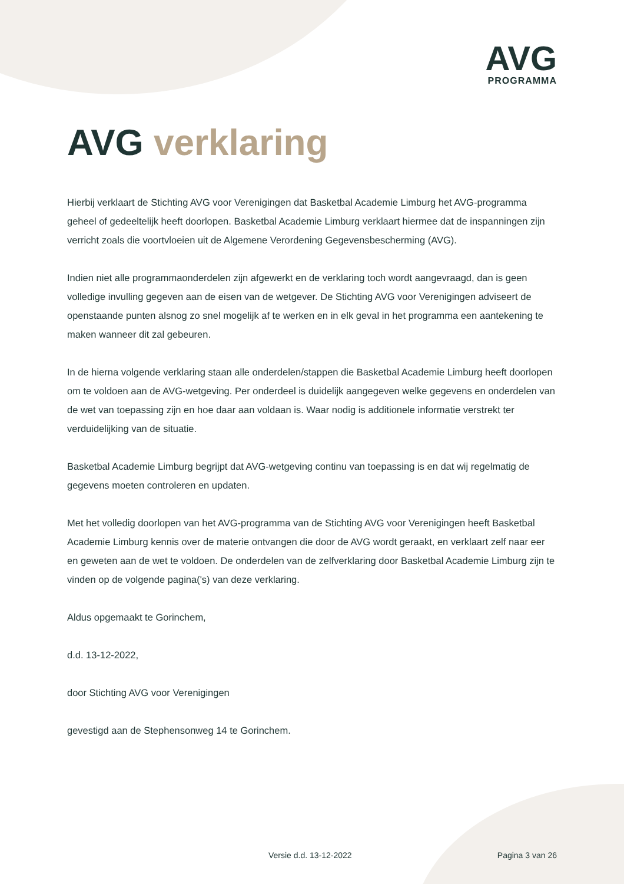AVG
PROGRAMMA
AVG verklaring
Hierbij verklaart de Stichting AVG voor Verenigingen dat Basketbal Academie Limburg het AVG-programma geheel of gedeeltelijk heeft doorlopen. Basketbal Academie Limburg verklaart hiermee dat de inspanningen zijn verricht zoals die voortvloeien uit de Algemene Verordening Gegevensbescherming (AVG).
Indien niet alle programmaonderdelen zijn afgewerkt en de verklaring toch wordt aangevraagd, dan is geen volledige invulling gegeven aan de eisen van de wetgever. De Stichting AVG voor Verenigingen adviseert de openstaande punten alsnog zo snel mogelijk af te werken en in elk geval in het programma een aantekening te maken wanneer dit zal gebeuren.
In de hierna volgende verklaring staan alle onderdelen/stappen die Basketbal Academie Limburg heeft doorlopen om te voldoen aan de AVG-wetgeving. Per onderdeel is duidelijk aangegeven welke gegevens en onderdelen van de wet van toepassing zijn en hoe daar aan voldaan is. Waar nodig is additionele informatie verstrekt ter verduidelijking van de situatie.
Basketbal Academie Limburg begrijpt dat AVG-wetgeving continu van toepassing is en dat wij regelmatig de gegevens moeten controleren en updaten.
Met het volledig doorlopen van het AVG-programma van de Stichting AVG voor Verenigingen heeft Basketbal Academie Limburg kennis over de materie ontvangen die door de AVG wordt geraakt, en verklaart zelf naar eer en geweten aan de wet te voldoen. De onderdelen van de zelfverklaring door Basketbal Academie Limburg zijn te vinden op de volgende pagina('s) van deze verklaring.
Aldus opgemaakt te Gorinchem,
d.d. 13-12-2022,
door Stichting AVG voor Verenigingen
gevestigd aan de Stephensonweg 14 te Gorinchem.
Versie d.d. 13-12-2022 Pagina 3 van 26